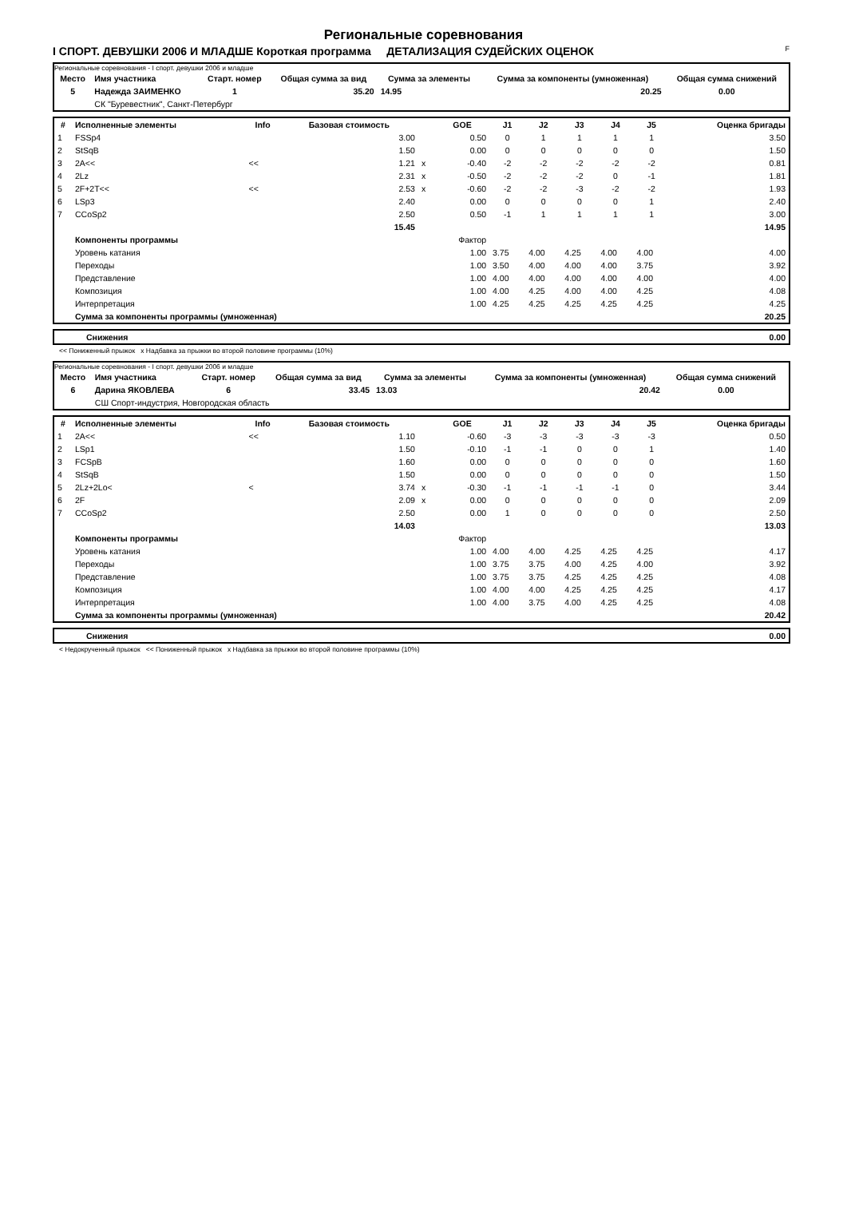F
Региональные соревнования
I СПОРТ. ДЕВУШКИ 2006 И МЛАДШЕ Короткая программа ДЕТАЛИЗАЦИЯ СУДЕЙСКИХ ОЦЕНОК
Региональные соревнования - I спорт. девушки 2006 и младше
| Место | Имя участника | Старт. номер | Общая сумма за вид | Сумма за элементы | Сумма за компоненты (умноженная) | Общая сумма снижений |
| --- | --- | --- | --- | --- | --- | --- |
| 5 | Надежда ЗАИМЕНКО | 1 | 35.20 | 14.95 | 20.25 | 0.00 |
| | СК "Буревестник", Санкт-Петербург | | | | | |
| # | Исполненные элементы | Info | Базовая стоимость | | GOE | J1 | J2 | J3 | J4 | J5 | Оценка бригады |
| --- | --- | --- | --- | --- | --- | --- | --- | --- | --- | --- | --- |
| 1 | FSSp4 | | 3.00 | | 0.50 | 0 | 1 | 1 | 1 | 1 | 3.50 |
| 2 | StSqB | | 1.50 | | 0.00 | 0 | 0 | 0 | 0 | 0 | 1.50 |
| 3 | 2A<< | << | 1.21 | x | -0.40 | -2 | -2 | -2 | -2 | -2 | 0.81 |
| 4 | 2Lz | | 2.31 | x | -0.50 | -2 | -2 | -2 | 0 | -1 | 1.81 |
| 5 | 2F+2T<< | << | 2.53 | x | -0.60 | -2 | -2 | -3 | -2 | -2 | 1.93 |
| 6 | LSp3 | | 2.40 | | 0.00 | 0 | 0 | 0 | 0 | 1 | 2.40 |
| 7 | CCoSp2 | | 2.50 | | 0.50 | -1 | 1 | 1 | 1 | 1 | 3.00 |
| | | | 15.45 | | | | | | | | 14.95 |
| | Компоненты программы | | | | Фактор | | | | | | |
| | Уровень катания | | | | 1.00 | 3.75 | 4.00 | 4.25 | 4.00 | 4.00 | 4.00 |
| | Переходы | | | | 1.00 | 3.50 | 4.00 | 4.00 | 4.00 | 3.75 | 3.92 |
| | Представление | | | | 1.00 | 4.00 | 4.00 | 4.00 | 4.00 | 4.00 | 4.00 |
| | Композиция | | | | 1.00 | 4.00 | 4.25 | 4.00 | 4.00 | 4.25 | 4.08 |
| | Интерпретация | | | | 1.00 | 4.25 | 4.25 | 4.25 | 4.25 | 4.25 | 4.25 |
| | Сумма за компоненты программы (умноженная) | | | | | | | | | | 20.25 |
| Снижения | 0.00 |
<< Пониженный прыжок x Надбавка за прыжки во второй половине программы (10%)
Региональные соревнования - I спорт. девушки 2006 и младше
| Место | Имя участника | Старт. номер | Общая сумма за вид | Сумма за элементы | Сумма за компоненты (умноженная) | Общая сумма снижений |
| --- | --- | --- | --- | --- | --- | --- |
| 6 | Дарина ЯКОВЛЕВА | 6 | 33.45 | 13.03 | 20.42 | 0.00 |
| | СШ Спорт-индустрия, Новгородская область | | | | | |
| # | Исполненные элементы | Info | Базовая стоимость | | GOE | J1 | J2 | J3 | J4 | J5 | Оценка бригады |
| --- | --- | --- | --- | --- | --- | --- | --- | --- | --- | --- | --- |
| 1 | 2A<< | << | 1.10 | | -0.60 | -3 | -3 | -3 | -3 | -3 | 0.50 |
| 2 | LSp1 | | 1.50 | | -0.10 | -1 | -1 | 0 | 0 | 1 | 1.40 |
| 3 | FCSpB | | 1.60 | | 0.00 | 0 | 0 | 0 | 0 | 0 | 1.60 |
| 4 | StSqB | | 1.50 | | 0.00 | 0 | 0 | 0 | 0 | 0 | 1.50 |
| 5 | 2Lz+2Lo< | < | 3.74 | x | -0.30 | -1 | -1 | -1 | -1 | 0 | 3.44 |
| 6 | 2F | | 2.09 | x | 0.00 | 0 | 0 | 0 | 0 | 0 | 2.09 |
| 7 | CCoSp2 | | 2.50 | | 0.00 | 1 | 0 | 0 | 0 | 0 | 2.50 |
| | | | 14.03 | | | | | | | | 13.03 |
| | Компоненты программы | | | | Фактор | | | | | | |
| | Уровень катания | | | | 1.00 | 4.00 | 4.00 | 4.25 | 4.25 | 4.25 | 4.17 |
| | Переходы | | | | 1.00 | 3.75 | 3.75 | 4.00 | 4.25 | 4.00 | 3.92 |
| | Представление | | | | 1.00 | 3.75 | 3.75 | 4.25 | 4.25 | 4.25 | 4.08 |
| | Композиция | | | | 1.00 | 4.00 | 4.00 | 4.25 | 4.25 | 4.25 | 4.17 |
| | Интерпретация | | | | 1.00 | 4.00 | 3.75 | 4.00 | 4.25 | 4.25 | 4.08 |
| | Сумма за компоненты программы (умноженная) | | | | | | | | | | 20.42 |
| Снижения | 0.00 |
< Недокрученный прыжок << Пониженный прыжок x Надбавка за прыжки во второй половине программы (10%)